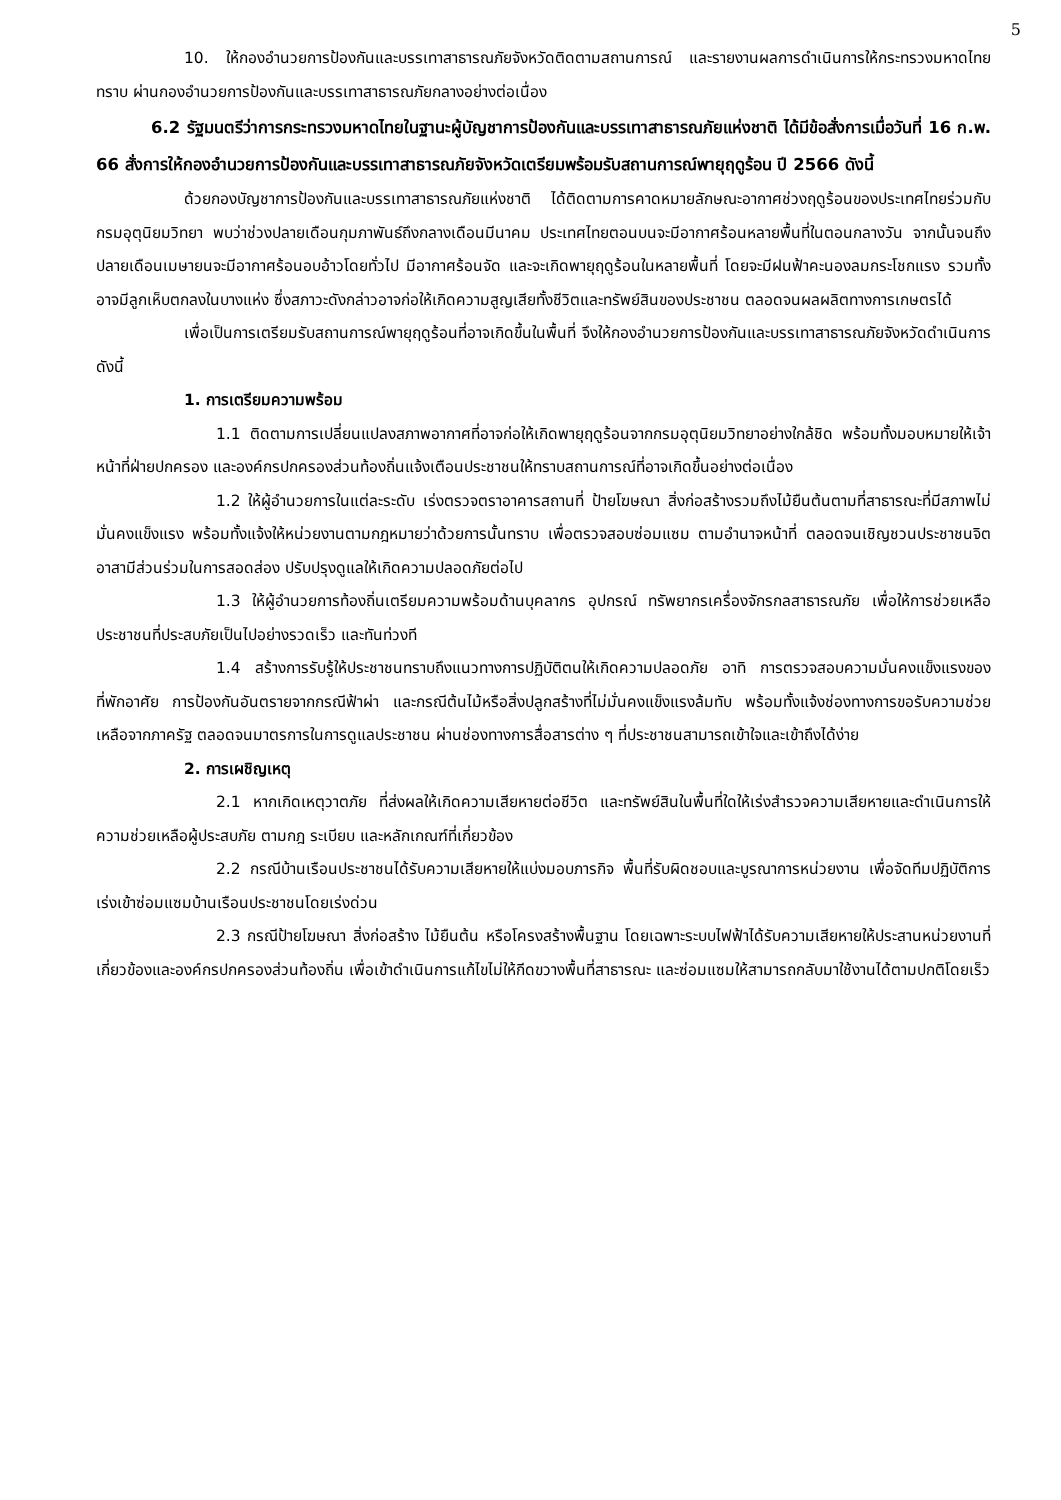5
10. ให้กองอำนวยการป้องกันและบรรเทาสาธารณภัยจังหวัดติดตามสถานการณ์ และรายงานผลการดำเนินการให้กระทรวงมหาดไทยทราบ ผ่านกองอำนวยการป้องกันและบรรเทาสาธารณภัยกลางอย่างต่อเนื่อง
6.2 รัฐมนตรีว่าการกระทรวงมหาดไทยในฐานะผู้บัญชาการป้องกันและบรรเทาสาธารณภัยแห่งชาติ ได้มีข้อสั่งการเมื่อวันที่ 16 ก.พ. 66 สั่งการให้กองอำนวยการป้องกันและบรรเทาสาธารณภัยจังหวัดเตรียมพร้อมรับสถานการณ์พายุฤดูร้อน ปี 2566 ดังนี้
ด้วยกองบัญชาการป้องกันและบรรเทาสาธารณภัยแห่งชาติ ได้ติดตามการคาดหมายลักษณะอากาศช่วงฤดูร้อนของประเทศไทยร่วมกับกรมอุตุนิยมวิทยา พบว่าช่วงปลายเดือนกุมภาพันธ์ถึงกลางเดือนมีนาคม ประเทศไทยตอนบนจะมีอากาศร้อนหลายพื้นที่ในตอนกลางวัน จากนั้นจนถึงปลายเดือนเมษายนจะมีอากาศร้อนอบอ้าวโดยทั่วไป มีอากาศร้อนจัด และจะเกิดพายุฤดูร้อนในหลายพื้นที่ โดยจะมีฝนฟ้าคะนองลมกระโชกแรง รวมทั้งอาจมีลูกเห็บตกลงในบางแห่ง ซึ่งสภาวะดังกล่าวอาจก่อให้เกิดความสูญเสียทั้งชีวิตและทรัพย์สินของประชาชน ตลอดจนผลผลิตทางการเกษตรได้
เพื่อเป็นการเตรียมรับสถานการณ์พายุฤดูร้อนที่อาจเกิดขึ้นในพื้นที่ จึงให้กองอำนวยการป้องกันและบรรเทาสาธารณภัยจังหวัดดำเนินการ ดังนี้
1. การเตรียมความพร้อม
1.1 ติดตามการเปลี่ยนแปลงสภาพอากาศที่อาจก่อให้เกิดพายุฤดูร้อนจากกรมอุตุนิยมวิทยาอย่างใกล้ชิด พร้อมทั้งมอบหมายให้เจ้าหน้าที่ฝ่ายปกครอง และองค์กรปกครองส่วนท้องถิ่นแจ้งเตือนประชาชนให้ทราบสถานการณ์ที่อาจเกิดขึ้นอย่างต่อเนื่อง
1.2 ให้ผู้อำนวยการในแต่ละระดับ เร่งตรวจตราอาคารสถานที่ ป้ายโฆษณา สิ่งก่อสร้างรวมถึงไม้ยืนต้นตามที่สาธารณะที่มีสภาพไม่มั่นคงแข็งแรง พร้อมทั้งแจ้งให้หน่วยงานตามกฎหมายว่าด้วยการนั้นทราบ เพื่อตรวจสอบซ่อมแซม ตามอำนาจหน้าที่ ตลอดจนเชิญชวนประชาชนจิตอาสามีส่วนร่วมในการสอดส่อง ปรับปรุงดูแลให้เกิดความปลอดภัยต่อไป
1.3 ให้ผู้อำนวยการท้องถิ่นเตรียมความพร้อมด้านบุคลากร อุปกรณ์ ทรัพยากรเครื่องจักรกลสาธารณภัย เพื่อให้การช่วยเหลือประชาชนที่ประสบภัยเป็นไปอย่างรวดเร็ว และทันท่วงที
1.4 สร้างการรับรู้ให้ประชาชนทราบถึงแนวทางการปฏิบัติตนให้เกิดความปลอดภัย อาทิ การตรวจสอบความมั่นคงแข็งแรงของที่พักอาศัย การป้องกันอันตรายจากกรณีฟ้าผ่า และกรณีต้นไม้หรือสิ่งปลูกสร้างที่ไม่มั่นคงแข็งแรงล้มทับ พร้อมทั้งแจ้งช่องทางการขอรับความช่วยเหลือจากภาครัฐ ตลอดจนมาตรการในการดูแลประชาชน ผ่านช่องทางการสื่อสารต่าง ๆ ที่ประชาชนสามารถเข้าใจและเข้าถึงได้ง่าย
2. การเผชิญเหตุ
2.1 หากเกิดเหตุวาตภัย ที่ส่งผลให้เกิดความเสียหายต่อชีวิต และทรัพย์สินในพื้นที่ใดให้เร่งสำรวจความเสียหายและดำเนินการให้ความช่วยเหลือผู้ประสบภัย ตามกฎ ระเบียบ และหลักเกณฑ์ที่เกี่ยวข้อง
2.2 กรณีบ้านเรือนประชาชนได้รับความเสียหายให้แบ่งมอบภารกิจ พื้นที่รับผิดชอบและบูรณาการหน่วยงาน เพื่อจัดทีมปฏิบัติการเร่งเข้าซ่อมแซมบ้านเรือนประชาชนโดยเร่งด่วน
2.3 กรณีป้ายโฆษณา สิ่งก่อสร้าง ไม้ยืนต้น หรือโครงสร้างพื้นฐาน โดยเฉพาะระบบไฟฟ้าได้รับความเสียหายให้ประสานหน่วยงานที่เกี่ยวข้องและองค์กรปกครองส่วนท้องถิ่น เพื่อเข้าดำเนินการแก้ไขไม่ให้กีดขวางพื้นที่สาธารณะ และซ่อมแซมให้สามารถกลับมาใช้งานได้ตามปกติโดยเร็ว